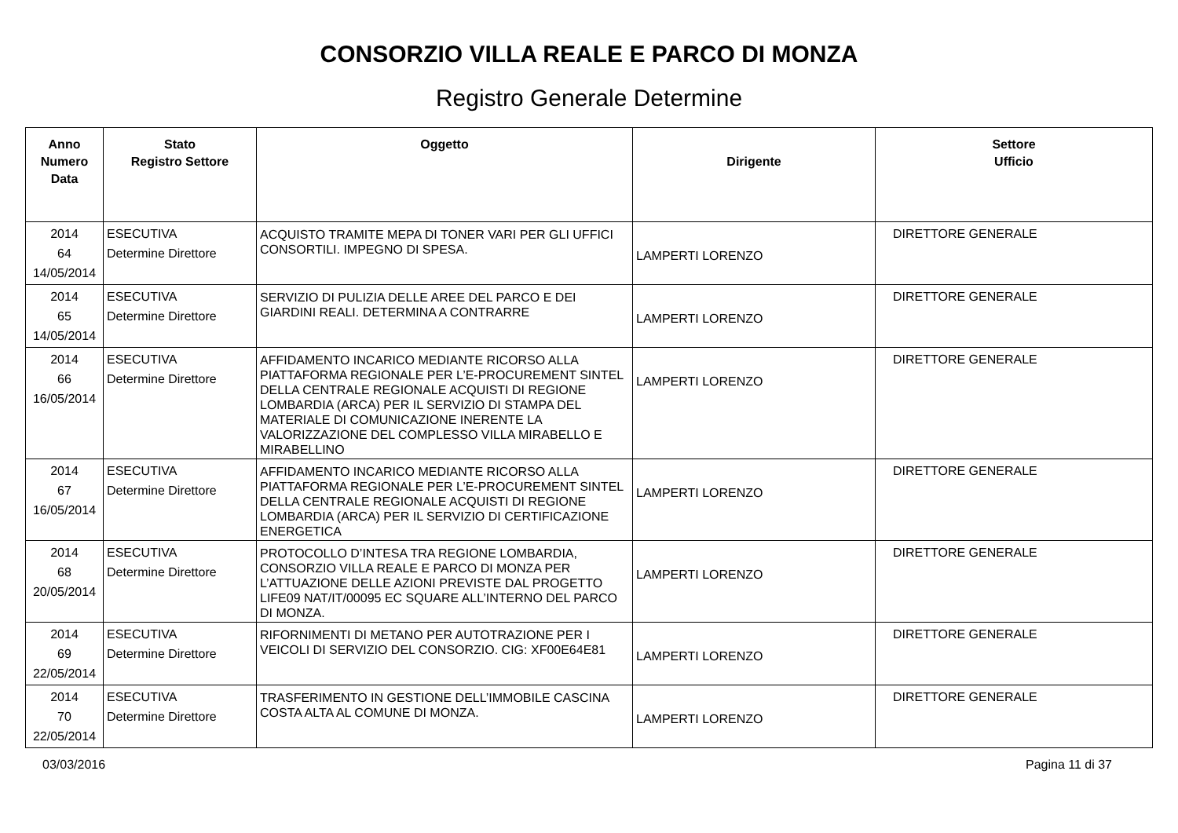CONSORZIO VILLA REALE E PARCO DI MONZA
Registro Generale Determine
| Anno Numero Data | Stato Registro Settore | Oggetto | Dirigente | Settore Ufficio |
| --- | --- | --- | --- | --- |
| 2014 64 14/05/2014 | ESECUTIVA Determine Direttore | ACQUISTO TRAMITE MEPA DI TONER VARI PER GLI UFFICI CONSORTILI. IMPEGNO DI SPESA. | LAMPERTI LORENZO | DIRETTORE GENERALE |
| 2014 65 14/05/2014 | ESECUTIVA Determine Direttore | SERVIZIO DI PULIZIA DELLE AREE DEL PARCO E DEI GIARDINI REALI. DETERMINA A CONTRARRE | LAMPERTI LORENZO | DIRETTORE GENERALE |
| 2014 66 16/05/2014 | ESECUTIVA Determine Direttore | AFFIDAMENTO INCARICO MEDIANTE RICORSO ALLA PIATTAFORMA REGIONALE PER L’E-PROCUREMENT SINTEL DELLA CENTRALE REGIONALE ACQUISTI DI REGIONE LOMBARDIA (ARCA) PER IL SERVIZIO DI STAMPA DEL MATERIALE DI COMUNICAZIONE INERENTE LA VALORIZZAZIONE DEL COMPLESSO VILLA MIRABELLO E MIRABELLINO | LAMPERTI LORENZO | DIRETTORE GENERALE |
| 2014 67 16/05/2014 | ESECUTIVA Determine Direttore | AFFIDAMENTO INCARICO MEDIANTE RICORSO ALLA PIATTAFORMA REGIONALE PER L’E-PROCUREMENT SINTEL DELLA CENTRALE REGIONALE ACQUISTI DI REGIONE LOMBARDIA (ARCA) PER IL SERVIZIO DI CERTIFICAZIONE ENERGETICA | LAMPERTI LORENZO | DIRETTORE GENERALE |
| 2014 68 20/05/2014 | ESECUTIVA Determine Direttore | PROTOCOLLO D’INTESA TRA REGIONE LOMBARDIA, CONSORZIO VILLA REALE E PARCO DI MONZA PER L’ATTUAZIONE DELLE AZIONI PREVISTE DAL PROGETTO LIFE09 NAT/IT/00095 EC SQUARE ALL’INTERNO DEL PARCO DI MONZA. | LAMPERTI LORENZO | DIRETTORE GENERALE |
| 2014 69 22/05/2014 | ESECUTIVA Determine Direttore | RIFORNIMENTI DI METANO PER AUTOTRAZIONE PER I VEICOLI DI SERVIZIO DEL CONSORZIO. CIG: XF00E64E81 | LAMPERTI LORENZO | DIRETTORE GENERALE |
| 2014 70 22/05/2014 | ESECUTIVA Determine Direttore | TRASFERIMENTO IN GESTIONE DELL’IMMOBILE CASCINA COSTA ALTA AL COMUNE DI MONZA. | LAMPERTI LORENZO | DIRETTORE GENERALE |
03/03/2016 Pagina 11 di 37